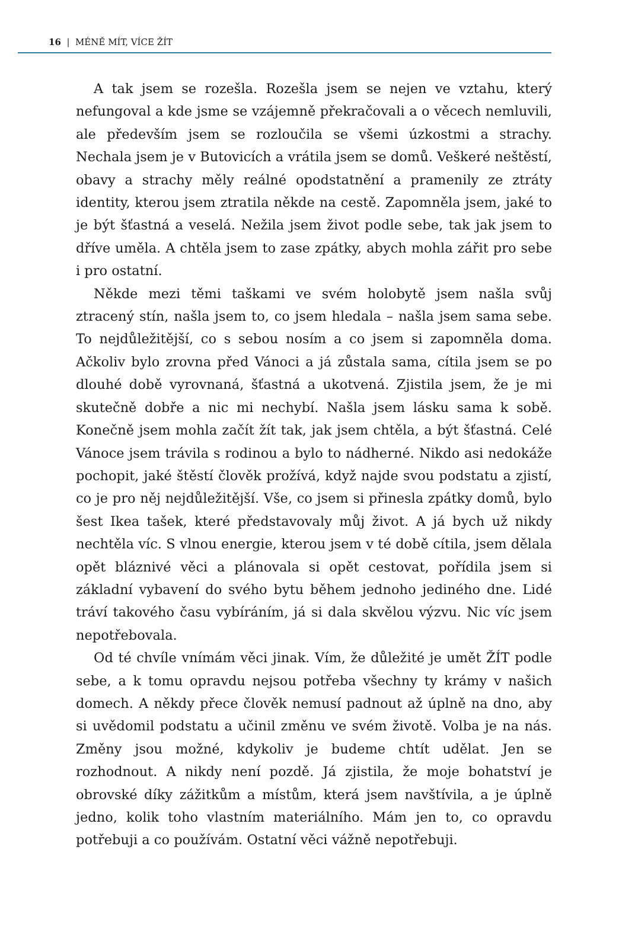16 | MÉNĚ MÍT, VÍCE ŽÍT
A tak jsem se rozešla. Rozešla jsem se nejen ve vztahu, který nefungoval a kde jsme se vzájemně překračovali a o věcech nemluvili, ale především jsem se rozloučila se všemi úzkostmi a strachy. Nechala jsem je v Butovicích a vrátila jsem se domů. Veškeré neštěstí, obavy a strachy měly reálné opodstatnění a pramenily ze ztráty identity, kterou jsem ztratila někde na cestě. Zapomněla jsem, jaké to je být šťastná a veselá. Nežila jsem život podle sebe, tak jak jsem to dříve uměla. A chtěla jsem to zase zpátky, abych mohla zářit pro sebe i pro ostatní.
Někde mezi těmi taškami ve svém holobytě jsem našla svůj ztracený stín, našla jsem to, co jsem hledala – našla jsem sama sebe. To nejdůležitější, co s sebou nosím a co jsem si zapomněla doma. Ačkoliv bylo zrovna před Vánoci a já zůstala sama, cítila jsem se po dlouhé době vyrovnaná, šťastná a ukotvená. Zjistila jsem, že je mi skutečně dobře a nic mi nechybí. Našla jsem lásku sama k sobě. Konečně jsem mohla začít žít tak, jak jsem chtěla, a být šťastná. Celé Vánoce jsem trávila s rodinou a bylo to nádherné. Nikdo asi nedokáže pochopit, jaké štěstí člověk prožívá, když najde svou podstatu a zjistí, co je pro něj nejdůležitější. Vše, co jsem si přinesla zpátky domů, bylo šest Ikea tašek, které představovaly můj život. A já bych už nikdy nechtěla víc. S vlnou energie, kterou jsem v té době cítila, jsem dělala opět bláznivé věci a plánovala si opět cestovat, pořídila jsem si základní vybavení do svého bytu během jednoho jediného dne. Lidé tráví takového času vybíráním, já si dala skvělou výzvu. Nic víc jsem nepotřebovala.
Od té chvíle vnímám věci jinak. Vím, že důležité je umět ŽÍT podle sebe, a k tomu opravdu nejsou potřeba všechny ty krámy v našich domech. A někdy přece člověk nemusí padnout až úplně na dno, aby si uvědomil podstatu a učinil změnu ve svém životě. Volba je na nás. Změny jsou možné, kdykoliv je budeme chtít udělat. Jen se rozhodnout. A nikdy není pozdě. Já zjistila, že moje bohatství je obrovské díky zážitkům a místům, která jsem navštívila, a je úplně jedno, kolik toho vlastním materiálního. Mám jen to, co opravdu potřebuji a co používám. Ostatní věci vážně nepotřebuji.